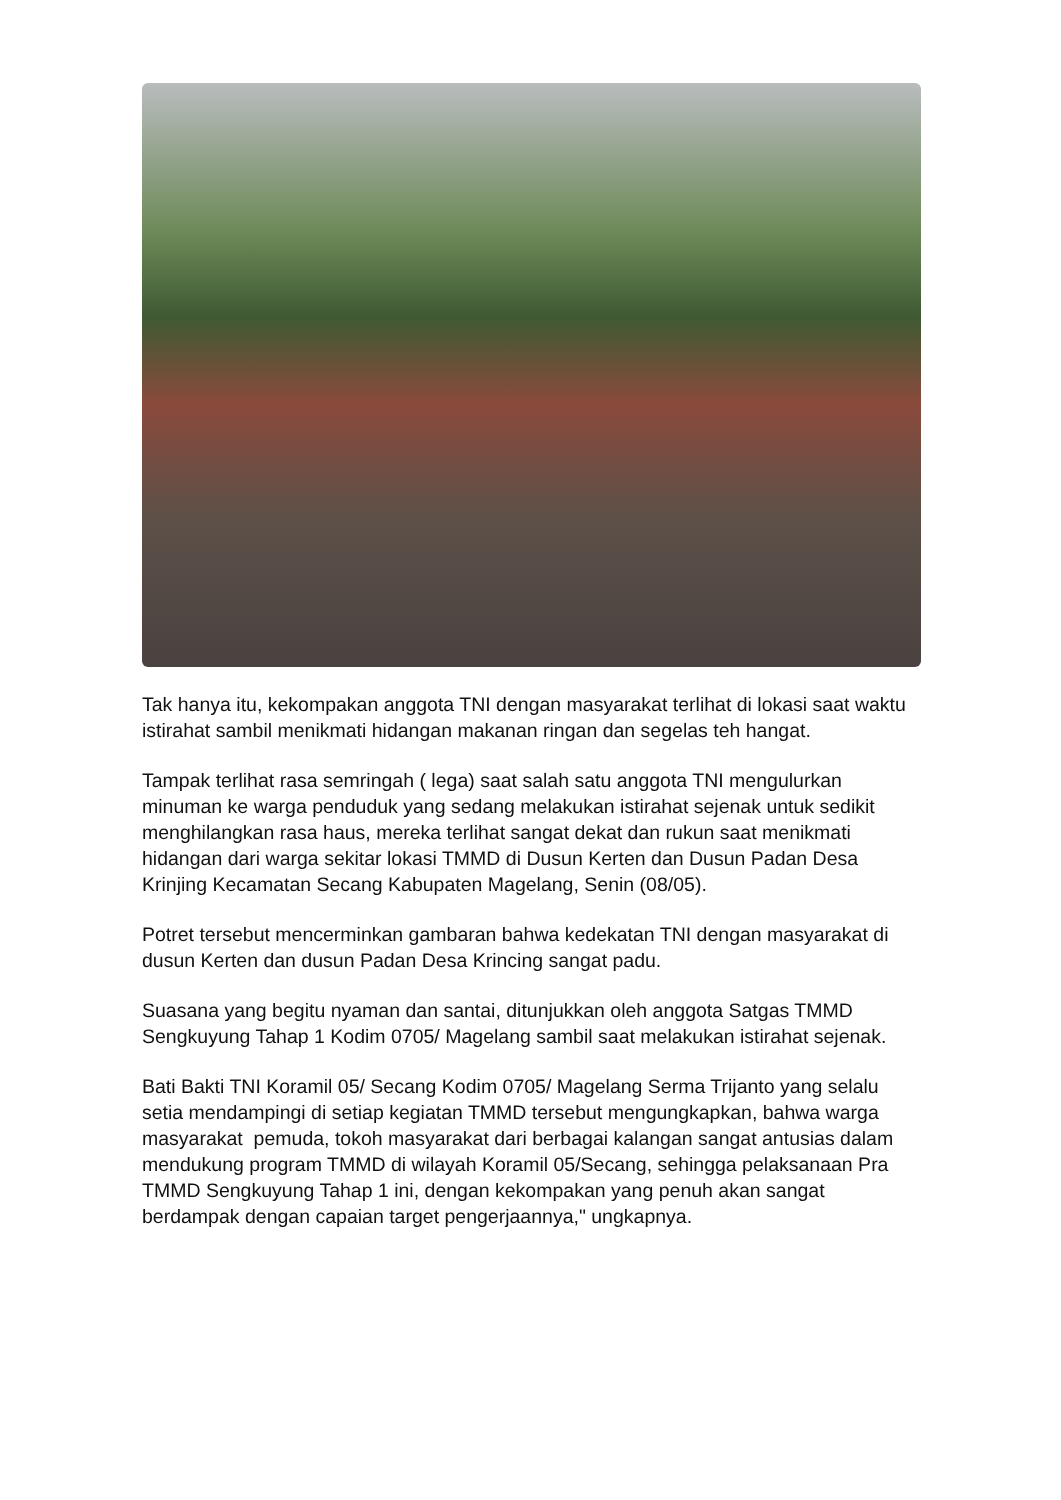Tak hanya itu, kekompakan anggota TNI dengan masyarakat terlihat di lokasi saat waktu istirahat sambil menikmati hidangan makanan ringan dan segelas teh hangat.
Tampak terlihat rasa semringah ( lega) saat salah satu anggota TNI mengulurkan minuman ke warga penduduk yang sedang melakukan istirahat sejenak untuk sedikit menghilangkan rasa haus, mereka terlihat sangat dekat dan rukun saat menikmati hidangan dari warga sekitar lokasi TMMD di Dusun Kerten dan Dusun Padan Desa Krinjing Kecamatan Secang Kabupaten Magelang, Senin (08/05).
Potret tersebut mencerminkan gambaran bahwa kedekatan TNI dengan masyarakat di dusun Kerten dan dusun Padan Desa Krincing sangat padu.
Suasana yang begitu nyaman dan santai, ditunjukkan oleh anggota Satgas TMMD Sengkuyung Tahap 1 Kodim 0705/ Magelang sambil saat melakukan istirahat sejenak.
Bati Bakti TNI Koramil 05/ Secang Kodim 0705/ Magelang Serma Trijanto yang selalu setia mendampingi di setiap kegiatan TMMD tersebut mengungkapkan, bahwa warga masyarakat pemuda, tokoh masyarakat dari berbagai kalangan sangat antusias dalam mendukung program TMMD di wilayah Koramil 05/Secang, sehingga pelaksanaan Pra TMMD Sengkuyung Tahap 1 ini, dengan kekompakan yang penuh akan sangat berdampak dengan capaian target pengerjaannya," ungkapnya.